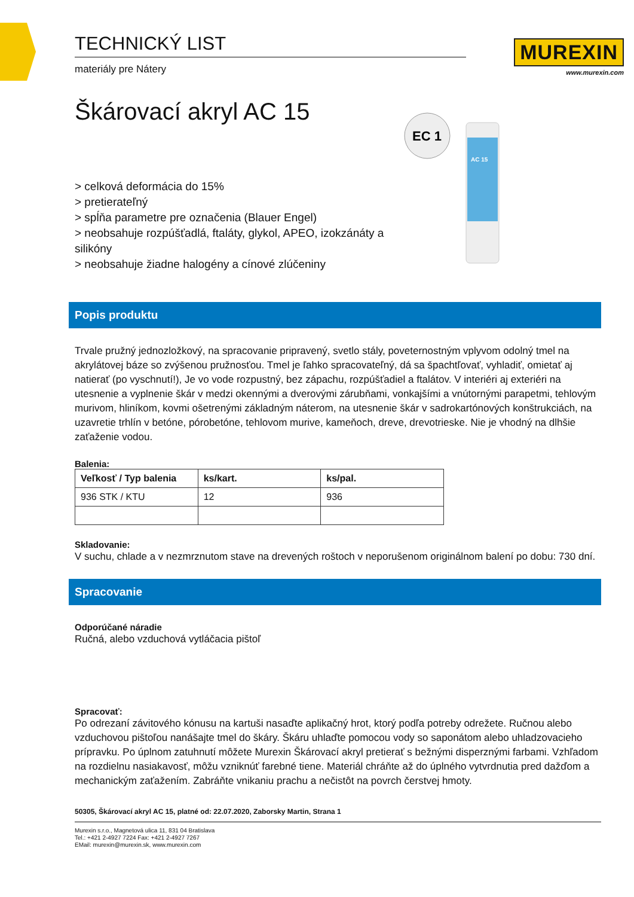MUREXIN
www.murexin.com
EC 1
AC 15
TECHNICKÝ LIST
materiály pre Nátery
Škárovací akryl AC 15
> celková deformácia do 15%
> pretierateľný
> spĺňa parametre pre označenia (Blauer Engel)
> neobsahuje rozpúšťadlá, ftaláty, glykol, APEO, izokzánáty a silikóny
> neobsahuje žiadne halogény a cínové zlúčeniny
Popis produktu
Trvale pružný jednozložkový, na spracovanie pripravený, svetlo stály, poveternostným vplyvom odolný tmel na akrylátovej báze so zvýšenou pružnosťou. Tmel je ľahko spracovateľný, dá sa špachtľovať, vyhladiť, omietať aj natierať (po vyschnutí!), Je vo vode rozpustný, bez zápachu, rozpúšťadiel a ftalátov. V interiéri aj exteriéri na utesnenie a vyplnenie škár v medzi okennými a dverovými zárubňami, vonkajšími a vnútornými parapetmi, tehlovým murivom, hliníkom, kovmi ošetrenými základným náterom, na utesnenie škár v sadrokartónových konštrukciách, na uzavretie trhlín v betóne, pórobetóne, tehlovom murive, kameňoch, dreve, drevotrieske. Nie je vhodný na dlhšie zaťaženie vodou.
Balenia:
| Veľkosť / Typ balenia | ks/kart. | ks/pal. |
| --- | --- | --- |
| 936 STK / KTU | 12 | 936 |
Skladovanie:
V suchu, chlade a v nezmrznutom stave na drevených roštoch v neporušenom originálnom balení po dobu: 730 dní.
Spracovanie
Odporúčané náradie
Ručná, alebo vzduchová vytláčacia pištoľ
Spracovať:
Po odrezaní závitového kónusu na kartuši nasaďte aplikačný hrot, ktorý podľa potreby odrežete. Ručnou alebo vzduchovou pištoľou nanášajte tmel do škáry. Škáru uhlaďte pomocou vody so saponátom alebo uhladzovacieho prípravku. Po úplnom zatuhnutí môžete Murexin Škárovací akryl pretierať s bežnými disperznými farbami. Vzhľadom na rozdielnu nasiakavosť, môžu vzniknúť farebné tiene. Materiál chráňte až do úplného vytvrdnutia pred dažďom a mechanickým zaťažením. Zabráňte vnikaniu prachu a nečistôt na povrch čerstvej hmoty.
50305, Škárovací akryl AC 15, platné od: 22.07.2020, Zaborsky Martin, Strana 1
Murexin s.r.o., Magnetová ulica 11, 831 04 Bratislava
Tel.: +421 2-4927 7224 Fax: +421 2-4927 7267
EMail: murexin@murexin.sk, www.murexin.com